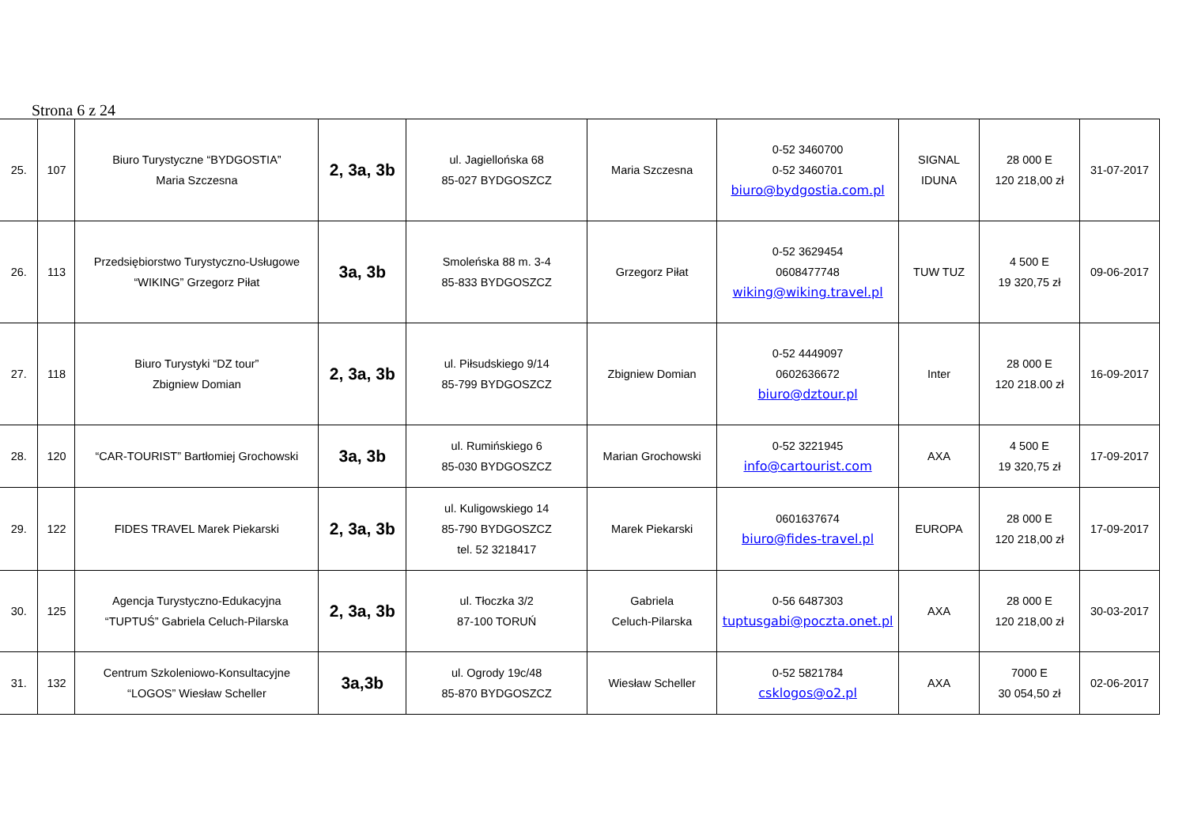Strona 6 z 24
| 25. | 107 | Biuro Turystyczne “BYDGOSTIA” Maria Szczesna | 2, 3a, 3b | ul. Jagiellońska 68 85-027 BYDGOSZCZ | Maria Szczesna | 0-52 3460700 0-52 3460701 biuro@bydgostia.com.pl | SIGNAL IDUNA | 28 000 E 120 218,00 zł | 31-07-2017 |
| 26. | 113 | Przedsiębiorstwo Turystyczno-Usługowe “WIKING” Grzegorz Piłat | 3a, 3b | Smoleńska 88 m. 3-4 85-833 BYDGOSZCZ | Grzegorz Piłat | 0-52 3629454 0608477748 wiking@wiking.travel.pl | TUW TUZ | 4 500 E 19 320,75 zł | 09-06-2017 |
| 27. | 118 | Biuro Turystyki “DZ tour” Zbigniew Domian | 2, 3a, 3b | ul. Piłsudskiego 9/14 85-799 BYDGOSZCZ | Zbigniew Domian | 0-52 4449097 0602636672 biuro@dztour.pl | Inter | 28 000 E 120 218.00 zł | 16-09-2017 |
| 28. | 120 | “CAR-TOURIST” Bartłomiej Grochowski | 3a, 3b | ul. Rumińskiego 6 85-030 BYDGOSZCZ | Marian Grochowski | 0-52 3221945 info@cartourist.com | AXA | 4 500 E 19 320,75 zł | 17-09-2017 |
| 29. | 122 | FIDES TRAVEL Marek Piekarski | 2, 3a, 3b | ul. Kuligowskiego 14 85-790 BYDGOSZCZ tel. 52 3218417 | Marek Piekarski | 0601637674 biuro@fides-travel.pl | EUROPA | 28 000 E 120 218,00 zł | 17-09-2017 |
| 30. | 125 | Agencja Turystyczno-Edukacyjna “TUPTUŚ” Gabriela Celuch-Pilarska | 2, 3a, 3b | ul. Tłoczka 3/2 87-100 TORUŃ | Gabriela Celuch-Pilarska | 0-56 6487303 tuptusgabi@poczta.onet.pl | AXA | 28 000 E 120 218,00 zł | 30-03-2017 |
| 31. | 132 | Centrum Szkoleniowo-Konsultacyjne “LOGOS” Wiesław Scheller | 3a,3b | ul. Ogrody 19c/48 85-870 BYDGOSZCZ | Wiesław Scheller | 0-52 5821784 csklogos@o2.pl | AXA | 7000 E 30 054,50 zł | 02-06-2017 |